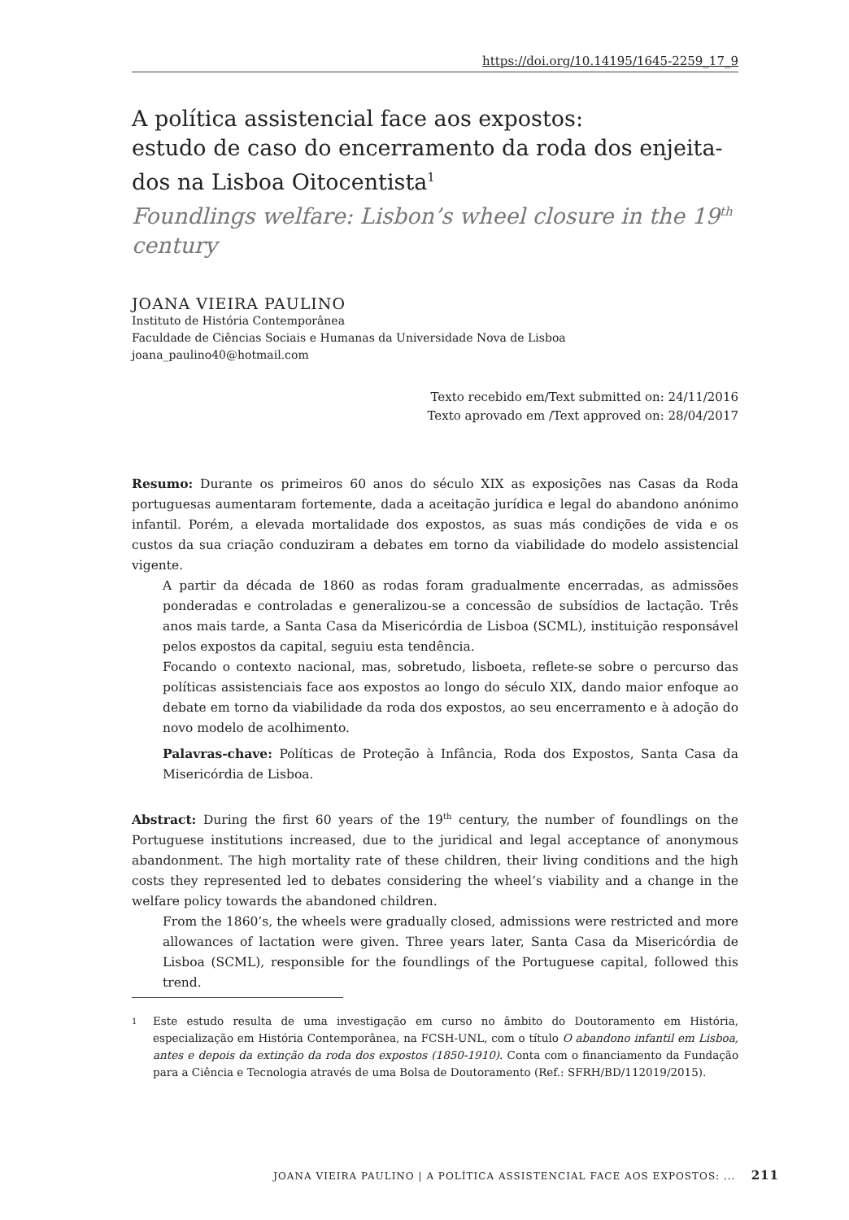https://doi.org/10.14195/1645-2259_17_9
A política assistencial face aos expostos:
estudo de caso do encerramento da roda dos enjeita-
dos na Lisboa Oitocentista<sup>1</sup>
Foundlings welfare: Lisbon’s wheel closure in the 19<sup>th</sup>
century
JOANA VIEIRA PAULINO
Instituto de História Contemporânea
Faculdade de Ciências Sociais e Humanas da Universidade Nova de Lisboa
joana_paulino40@hotmail.com
Texto recebido em/Text submitted on: 24/11/2016
Texto aprovado em /Text approved on: 28/04/2017
Resumo: Durante os primeiros 60 anos do século XIX as exposições nas Casas da Roda portuguesas aumentaram fortemente, dada a aceitação jurídica e legal do abandono anónimo infantil. Porém, a elevada mortalidade dos expostos, as suas más condições de vida e os custos da sua criação conduziram a debates em torno da viabilidade do modelo assistencial vigente.
A partir da década de 1860 as rodas foram gradualmente encerradas, as admissões ponderadas e controladas e generalizou-se a concessão de subsídios de lactação. Três anos mais tarde, a Santa Casa da Misericórdia de Lisboa (SCML), instituição responsável pelos expostos da capital, seguiu esta tendência.
Focando o contexto nacional, mas, sobretudo, lisboeta, reflete-se sobre o percurso das políticas assistenciais face aos expostos ao longo do século XIX, dando maior enfoque ao debate em torno da viabilidade da roda dos expostos, ao seu encerramento e à adoção do novo modelo de acolhimento.
Palavras-chave: Políticas de Proteção à Infância, Roda dos Expostos, Santa Casa da Misericórdia de Lisboa.
Abstract: During the first 60 years of the 19<sup>th</sup> century, the number of foundlings on the Portuguese institutions increased, due to the juridical and legal acceptance of anonymous abandonment. The high mortality rate of these children, their living conditions and the high costs they represented led to debates considering the wheel’s viability and a change in the welfare policy towards the abandoned children.
From the 1860’s, the wheels were gradually closed, admissions were restricted and more allowances of lactation were given. Three years later, Santa Casa da Misericórdia de Lisboa (SCML), responsible for the foundlings of the Portuguese capital, followed this trend.
1
Este estudo resulta de uma investigação em curso no âmbito do Doutoramento em História, especialização em História Contemporânea, na FCSH-UNL, com o título O abandono infantil em Lisboa, antes e depois da extinção da roda dos expostos (1850-1910). Conta com o financiamento da Fundação para a Ciência e Tecnologia através de uma Bolsa de Doutoramento (Ref.: SFRH/BD/112019/2015).
JOANA VIEIRA PAULINO | A POLÍTICA ASSISTENCIAL FACE AOS EXPOSTOS: ... 211